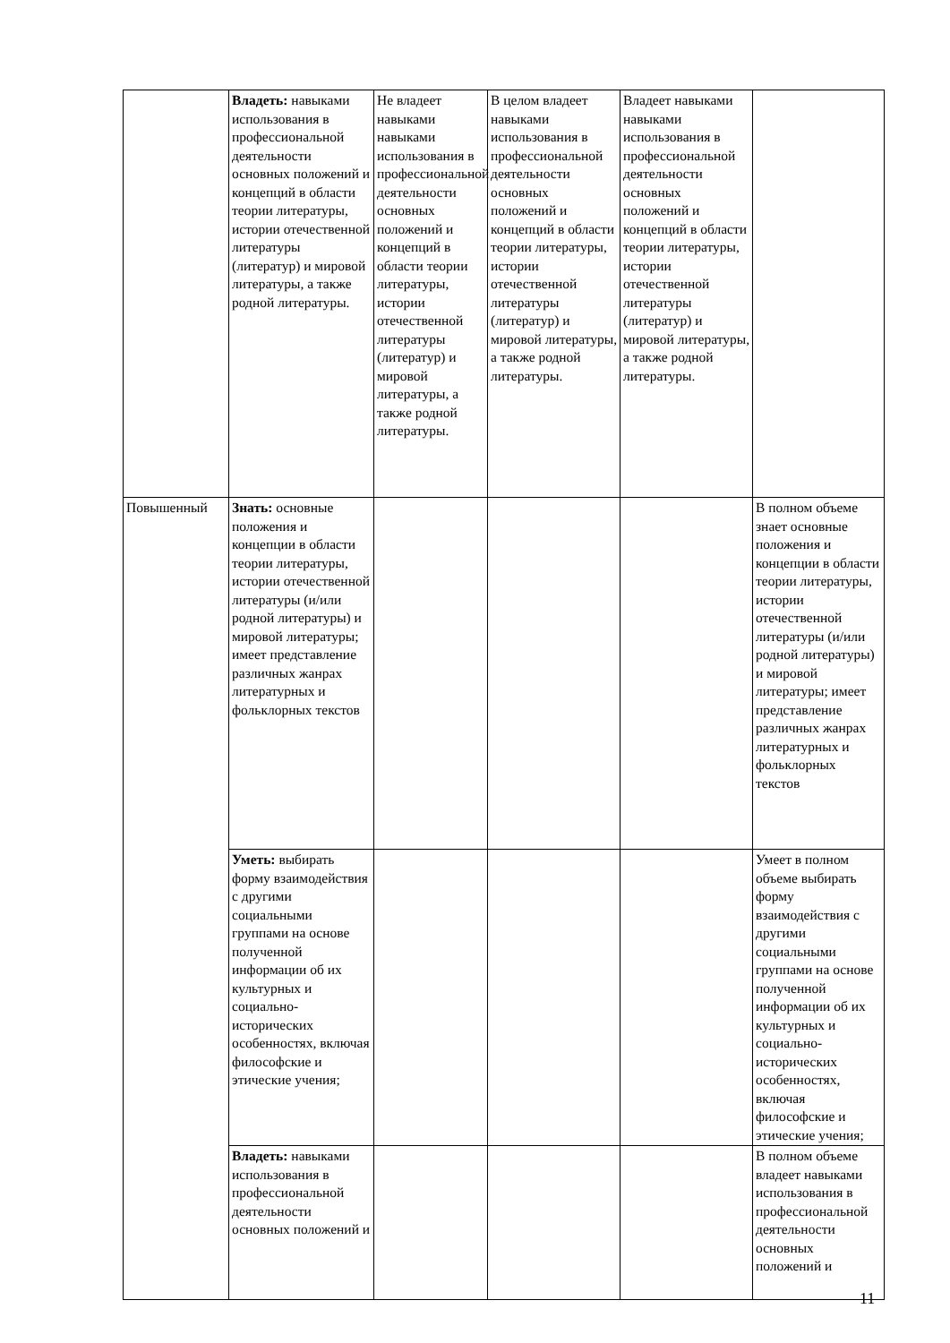| | Владеть: навыками использования в профессиональной деятельности основных положений и концепций в области теории литературы, истории отечественной литературы (литератур) и мировой литературы, а также родной литературы. | Не владеет навыками навыками использования в профессиональной деятельности основных положений и концепций в области теории литературы, истории отечественной литературы (литератур) и мировой литературы, а также родной литературы. | В целом владеет навыками использования в профессиональной деятельности основных положений и концепций в области теории литературы, истории отечественной литературы (литератур) и мировой литературы, а также родной литературы. | Владеет навыками навыками использования в профессиональной деятельности основных положений и концепций в области теории литературы, истории отечественной литературы (литератур) и мировой литературы, а также родной литературы. | |
| Повышенный | Знать: основные положения и концепции в области теории литературы, истории отечественной литературы (и/или родной литературы) и мировой литературы; имеет представление различных жанрах литературных и фольклорных текстов | | | | В полном объеме знает основные положения и концепции в области теории литературы, истории отечественной литературы (и/или родной литературы) и мировой литературы; имеет представление различных жанрах литературных и фольклорных текстов |
| | Уметь: выбирать форму взаимодействия с другими социальными группами на основе полученной информации об их культурных и социально-исторических особенностях, включая философские и этические учения; | | | | Умеет в полном объеме выбирать форму взаимодействия с другими социальными группами на основе полученной информации об их культурных и социально-исторических особенностях, включая философские и этические учения; |
| | Владеть: навыками использования в профессиональной деятельности основных положений и | | | | В полном объеме владеет навыками использования в профессиональной деятельности основных положений и |
11